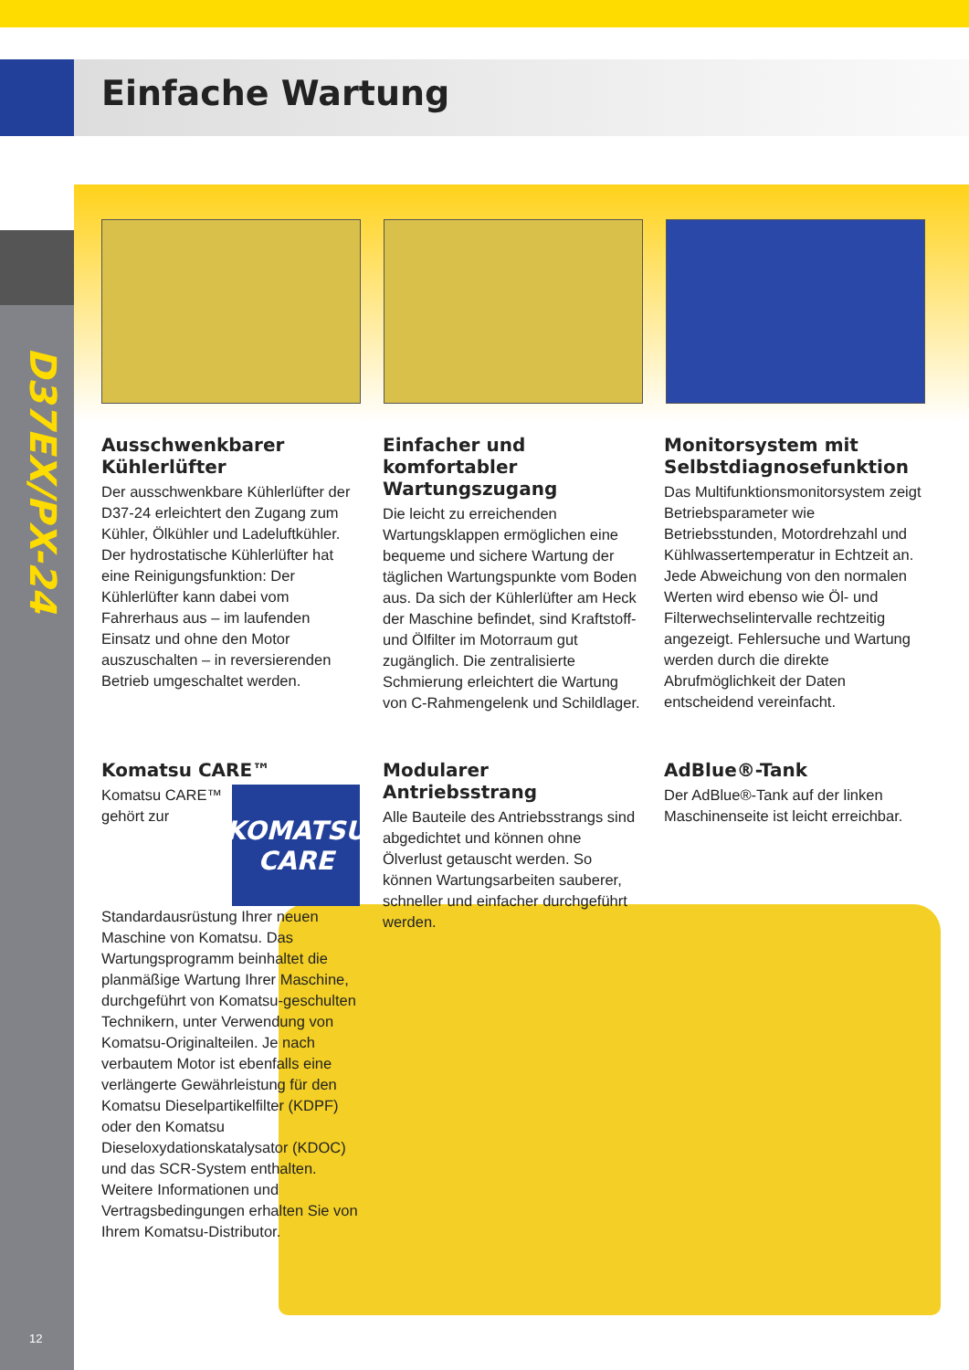Einfache Wartung
D37EX/PX-24
Ausschwenkbarer Kühlerlüfter
Der ausschwenkbare Kühlerlüfter der D37-24 erleichtert den Zugang zum Kühler, Ölkühler und Ladeluftkühler. Der hydrostatische Kühlerlüfter hat eine Reinigungsfunktion: Der Kühlerlüfter kann dabei vom Fahrerhaus aus – im laufenden Einsatz und ohne den Motor auszuschalten – in reversierenden Betrieb umgeschaltet werden.
Einfacher und komfortabler Wartungszugang
Die leicht zu erreichenden Wartungsklappen ermöglichen eine bequeme und sichere Wartung der täglichen Wartungspunkte vom Boden aus. Da sich der Kühlerlüfter am Heck der Maschine befindet, sind Kraftstoff- und Ölfilter im Motorraum gut zugänglich. Die zentralisierte Schmierung erleichtert die Wartung von C-Rahmengelenk und Schildlager.
Monitorsystem mit Selbstdiagnosefunktion
Das Multifunktionsmonitorsystem zeigt Betriebsparameter wie Betriebsstunden, Motordrehzahl und Kühlwassertemperatur in Echtzeit an. Jede Abweichung von den normalen Werten wird ebenso wie Öl- und Filterwechselintervalle rechtzeitig angezeigt. Fehlersuche und Wartung werden durch die direkte Abrufmöglichkeit der Daten entscheidend vereinfacht.
Komatsu CARE™
KOMATSU
CARE
Komatsu CARE™ gehört zur Standardausrüstung Ihrer neuen Maschine von Komatsu. Das Wartungsprogramm beinhaltet die planmäßige Wartung Ihrer Maschine, durchgeführt von Komatsu-geschulten Technikern, unter Verwendung von Komatsu-Originalteilen. Je nach verbautem Motor ist ebenfalls eine verlängerte Gewährleistung für den Komatsu Dieselpartikelfilter (KDPF) oder den Komatsu Dieseloxydationskatalysator (KDOC) und das SCR-System enthalten. Weitere Informationen und Vertragsbedingungen erhalten Sie von Ihrem Komatsu-Distributor.
Modularer Antriebsstrang
Alle Bauteile des Antriebsstrangs sind abgedichtet und können ohne Ölverlust getauscht werden. So können Wartungsarbeiten sauberer, schneller und einfacher durchgeführt werden.
AdBlue®-Tank
Der AdBlue®-Tank auf der linken Maschinenseite ist leicht erreichbar.
12